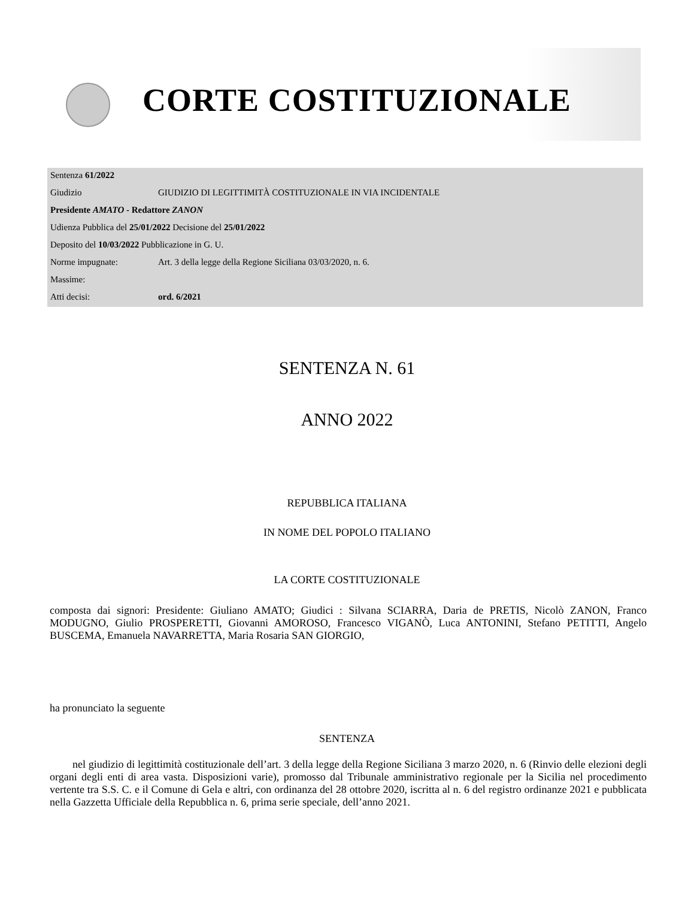CORTE COSTITUZIONALE
| Sentenza 61/2022 | |
| Giudizio | GIUDIZIO DI LEGITTIMITÀ COSTITUZIONALE IN VIA INCIDENTALE |
| Presidente AMATO - Redattore ZANON | |
| Udienza Pubblica del 25/01/2022 Decisione del 25/01/2022 | |
| Deposito del 10/03/2022 Pubblicazione in G. U. | |
| Norme impugnate: | Art. 3 della legge della Regione Siciliana 03/03/2020, n. 6. |
| Massime: | |
| Atti decisi: | ord. 6/2021 |
SENTENZA N. 61
ANNO 2022
REPUBBLICA ITALIANA
IN NOME DEL POPOLO ITALIANO
LA CORTE COSTITUZIONALE
composta dai signori: Presidente: Giuliano AMATO; Giudici : Silvana SCIARRA, Daria de PRETIS, Nicolò ZANON, Franco MODUGNO, Giulio PROSPERETTI, Giovanni AMOROSO, Francesco VIGANÒ, Luca ANTONINI, Stefano PETITTI, Angelo BUSCEMA, Emanuela NAVARRETTA, Maria Rosaria SAN GIORGIO,
ha pronunciato la seguente
SENTENZA
nel giudizio di legittimità costituzionale dell’art. 3 della legge della Regione Siciliana 3 marzo 2020, n. 6 (Rinvio delle elezioni degli organi degli enti di area vasta. Disposizioni varie), promosso dal Tribunale amministrativo regionale per la Sicilia nel procedimento vertente tra S.S. C. e il Comune di Gela e altri, con ordinanza del 28 ottobre 2020, iscritta al n. 6 del registro ordinanze 2021 e pubblicata nella Gazzetta Ufficiale della Repubblica n. 6, prima serie speciale, dell’anno 2021.